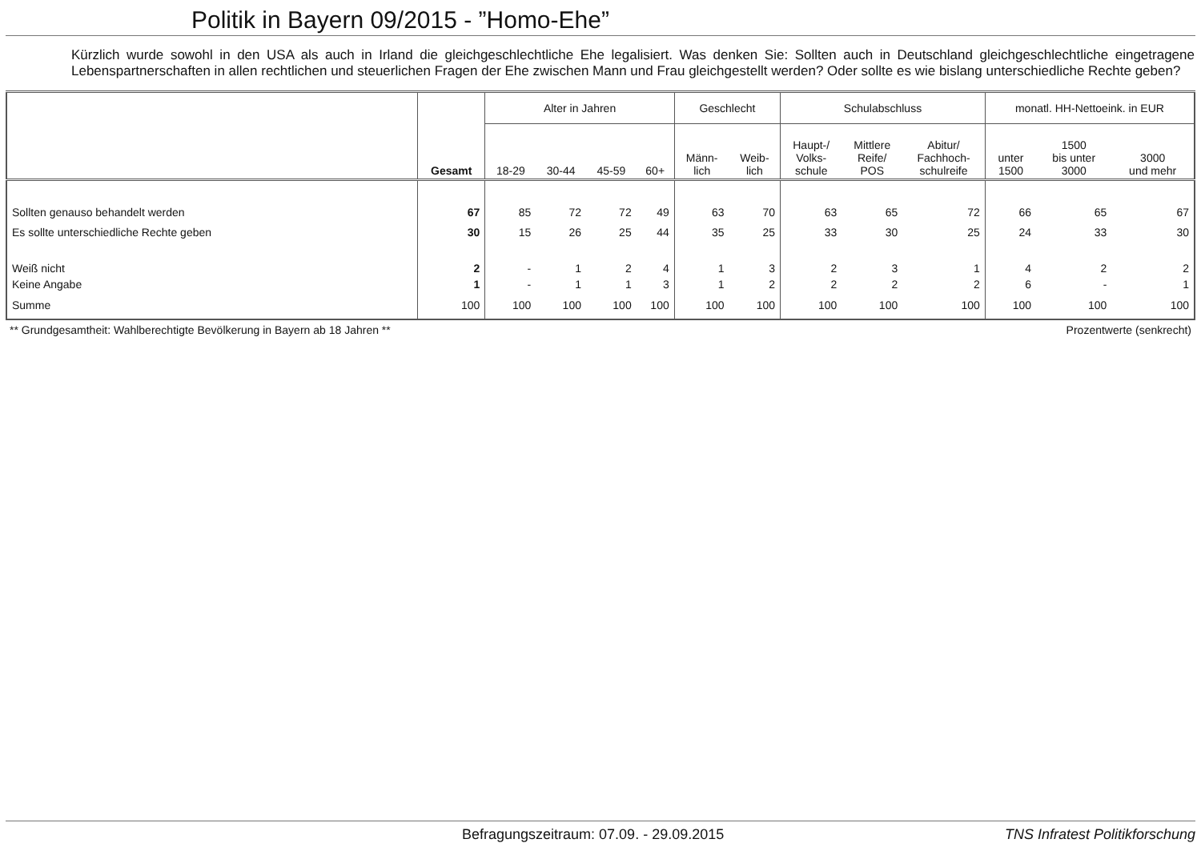Politik in Bayern 09/2015 - ”Homo-Ehe”
Kürzlich wurde sowohl in den USA als auch in Irland die gleichgeschlechtliche Ehe legalisiert. Was denken Sie: Sollten auch in Deutschland gleichgeschlechtliche eingetragene Lebenspartnerschaften in allen rechtlichen und steuerlichen Fragen der Ehe zwischen Mann und Frau gleichgestellt werden? Oder sollte es wie bislang unterschiedliche Rechte geben?
| | Gesamt | Alter in Jahren | | | | Geschlecht | | Schulabschluss | | | monatl. HH-Nettoeink. in EUR | | |
| --- | --- | --- | --- | --- | --- | --- | --- | --- | --- | --- | --- | --- | --- |
| | | 18-29 | 30-44 | 45-59 | 60+ | Männ- lich | Weib- lich | Haupt-/ Volks- schule | Mittlere Reife/ POS | Abitur/ Fachhoch- schulreife | unter 1500 | 1500 bis unter 3000 | 3000 und mehr |
| Sollten genauso behandelt werden | 67 | 85 | 72 | 72 | 49 | 63 | 70 | 63 | 65 | 72 | 66 | 65 | 67 |
| Es sollte unterschiedliche Rechte geben | 30 | 15 | 26 | 25 | 44 | 35 | 25 | 33 | 30 | 25 | 24 | 33 | 30 |
| Weiß nicht | 2 | - | 1 | 2 | 4 | 1 | 3 | 2 | 3 | 1 | 4 | 2 | 2 |
| Keine Angabe | 1 | - | 1 | 1 | 3 | 1 | 2 | 2 | 2 | 2 | 6 | - | 1 |
| Summe | 100 | 100 | 100 | 100 | 100 | 100 | 100 | 100 | 100 | 100 | 100 | 100 | 100 |
** Grundgesamtheit: Wahlberechtigte Bevölkerung in Bayern ab 18 Jahren ** Prozentwerte (senkrecht)
Befragungszeitraum: 07.09. - 29.09.2015 TNS Infratest Politikforschung